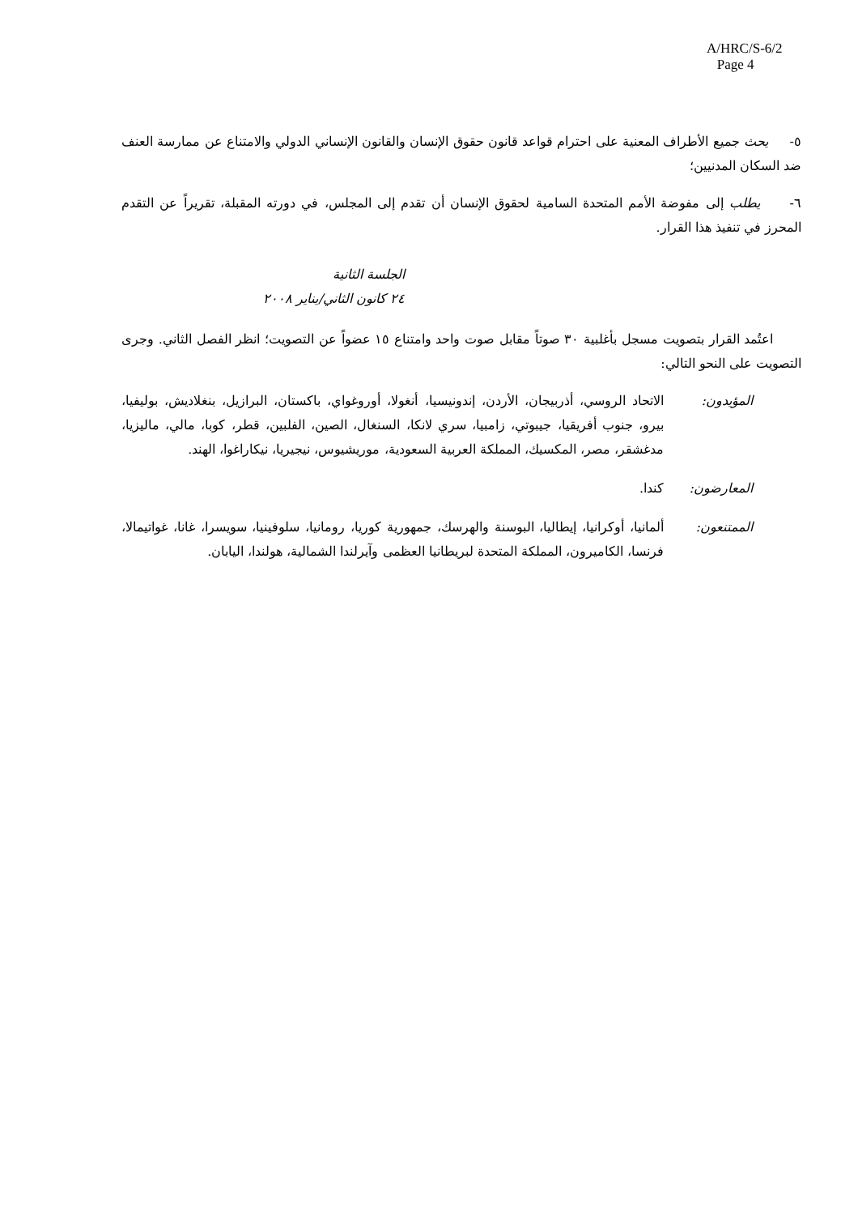A/HRC/S-6/2
Page 4
٥- يحث جميع الأطراف المعنية على احترام قواعد قانون حقوق الإنسان والقانون الإنساني الدولي والامتناع عن ممارسة العنف ضد السكان المدنيين؛
٦- يطلب إلى مفوضة الأمم المتحدة السامية لحقوق الإنسان أن تقدم إلى المجلس، في دورته المقبلة، تقريراً عن التقدم المحرز في تنفيذ هذا القرار.
الجلسة الثانية
٢٤ كانون الثاني/يناير ٢٠٠٨
اعتُمد القرار بتصويت مسجل بأغلبية ٣٠ صوتاً مقابل صوت واحد وامتناع ١٥ عضواً عن التصويت؛ انظر الفصل الثاني. وجرى التصويت على النحو التالي:
المؤيدون: الاتحاد الروسي، أذربيجان، الأردن، إندونيسيا، أنغولا، أوروغواي، باكستان، البرازيل، بنغلاديش، بوليفيا، بيرو، جنوب أفريقيا، جيبوتي، زامبيا، سري لانكا، السنغال، الصين، الفلبين، قطر، كوبا، مالي، ماليزيا، مدغشقر، مصر، المكسيك، المملكة العربية السعودية، موريشيوس، نيجيريا، نيكاراغوا، الهند.
المعارضون: كندا.
الممتنعون: ألمانيا، أوكرانيا، إيطاليا، البوسنة والهرسك، جمهورية كوريا، رومانيا، سلوفينيا، سويسرا، غانا، غواتيمالا، فرنسا، الكاميرون، المملكة المتحدة لبريطانيا العظمى وآيرلندا الشمالية، هولندا، اليابان.